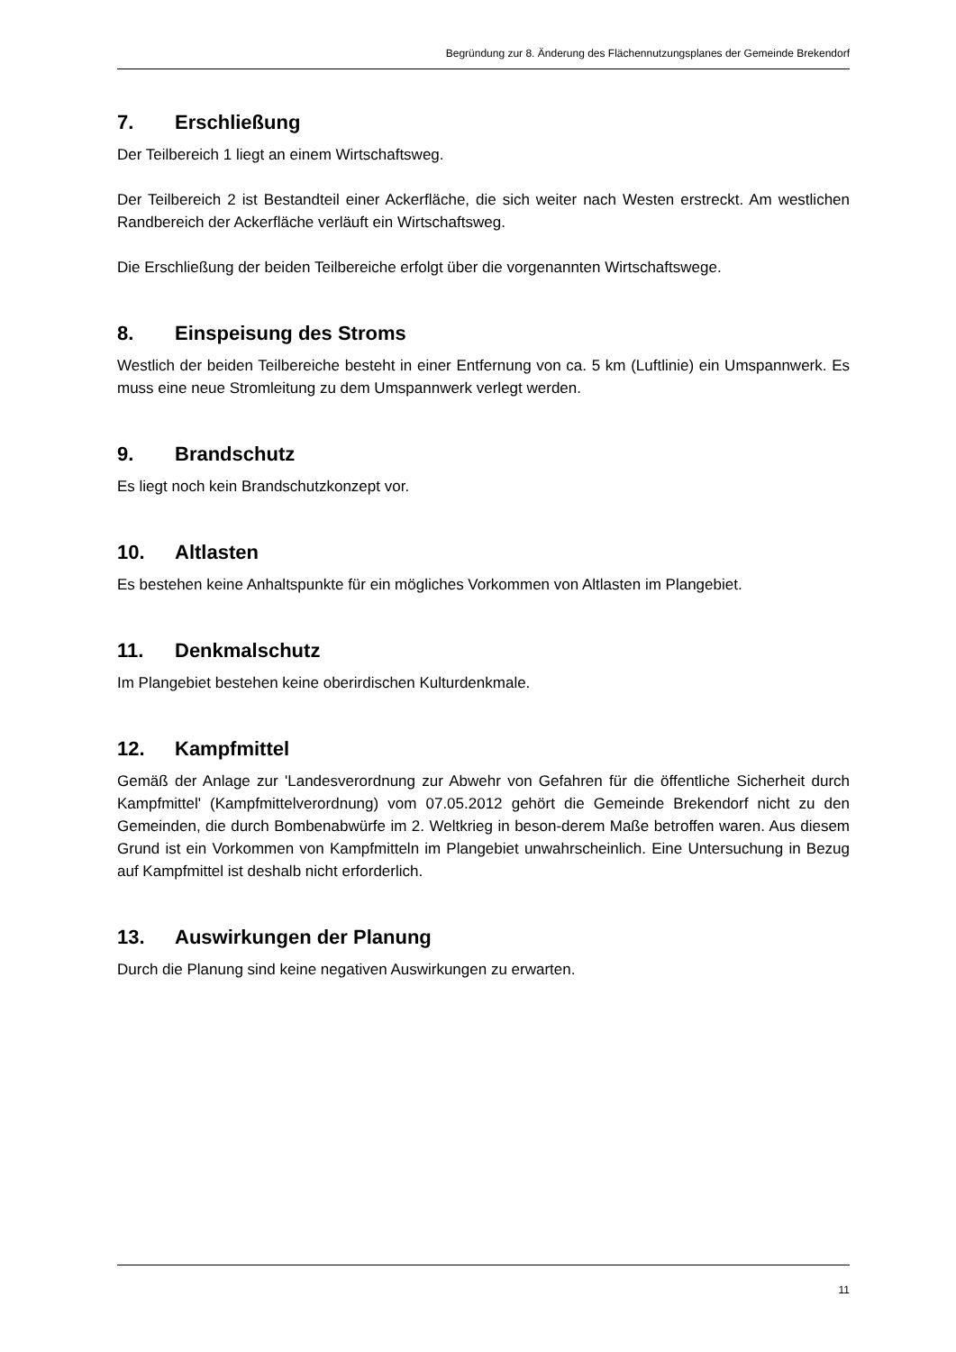Begründung zur 8. Änderung des Flächennutzungsplanes der Gemeinde Brekendorf
7. Erschließung
Der Teilbereich 1 liegt an einem Wirtschaftsweg.
Der Teilbereich 2 ist Bestandteil einer Ackerfläche, die sich weiter nach Westen erstreckt. Am westlichen Randbereich der Ackerfläche verläuft ein Wirtschaftsweg.
Die Erschließung der beiden Teilbereiche erfolgt über die vorgenannten Wirtschaftswege.
8. Einspeisung des Stroms
Westlich der beiden Teilbereiche besteht in einer Entfernung von ca. 5 km (Luftlinie) ein Umspannwerk. Es muss eine neue Stromleitung zu dem Umspannwerk verlegt werden.
9. Brandschutz
Es liegt noch kein Brandschutzkonzept vor.
10. Altlasten
Es bestehen keine Anhaltspunkte für ein mögliches Vorkommen von Altlasten im Plangebiet.
11. Denkmalschutz
Im Plangebiet bestehen keine oberirdischen Kulturdenkmale.
12. Kampfmittel
Gemäß der Anlage zur 'Landesverordnung zur Abwehr von Gefahren für die öffentliche Sicherheit durch Kampfmittel' (Kampfmittelverordnung) vom 07.05.2012 gehört die Gemeinde Brekendorf nicht zu den Gemeinden, die durch Bombenabwürfe im 2. Weltkrieg in beson-derem Maße betroffen waren. Aus diesem Grund ist ein Vorkommen von Kampfmitteln im Plangebiet unwahrscheinlich. Eine Untersuchung in Bezug auf Kampfmittel ist deshalb nicht erforderlich.
13. Auswirkungen der Planung
Durch die Planung sind keine negativen Auswirkungen zu erwarten.
11